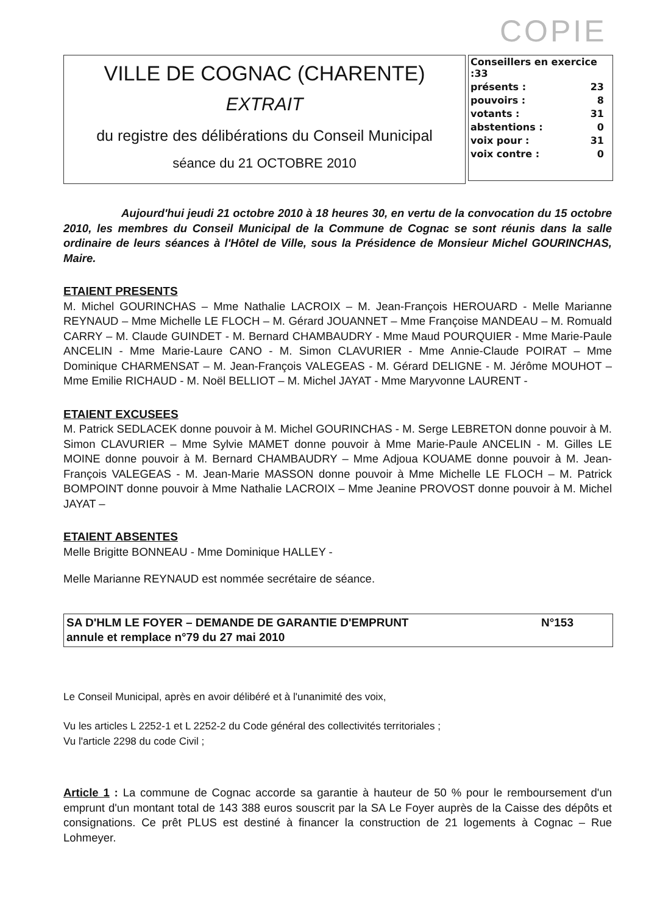COPIE
VILLE DE COGNAC (CHARENTE)
EXTRAIT
du registre des délibérations du Conseil Municipal
séance du 21 OCTOBRE 2010
| Conseillers en exercice :33 | |
| présents : | 23 |
| pouvoirs : | 8 |
| votants : | 31 |
| abstentions : | 0 |
| voix pour : | 31 |
| voix contre : | 0 |
Aujourd'hui jeudi 21 octobre 2010 à 18 heures 30, en vertu de la convocation du 15 octobre 2010, les membres du Conseil Municipal de la Commune de Cognac se sont réunis dans la salle ordinaire de leurs séances à l'Hôtel de Ville, sous la Présidence de Monsieur Michel GOURINCHAS, Maire.
ETAIENT PRESENTS
M. Michel GOURINCHAS – Mme Nathalie LACROIX – M. Jean-François HEROUARD - Melle Marianne REYNAUD – Mme Michelle LE FLOCH – M. Gérard JOUANNET – Mme Françoise MANDEAU – M. Romuald CARRY – M. Claude GUINDET - M. Bernard CHAMBAUDRY - Mme Maud POURQUIER - Mme Marie-Paule ANCELIN - Mme Marie-Laure CANO - M. Simon CLAVURIER - Mme Annie-Claude POIRAT – Mme Dominique CHARMENSAT – M. Jean-François VALEGEAS - M. Gérard DELIGNE - M. Jérôme MOUHOT – Mme Emilie RICHAUD - M. Noël BELLIOT – M. Michel JAYAT - Mme Maryvonne LAURENT -
ETAIENT EXCUSEES
M. Patrick SEDLACEK donne pouvoir à M. Michel GOURINCHAS - M. Serge LEBRETON donne pouvoir à M. Simon CLAVURIER – Mme Sylvie MAMET donne pouvoir à Mme Marie-Paule ANCELIN - M. Gilles LE MOINE donne pouvoir à M. Bernard CHAMBAUDRY – Mme Adjoua KOUAME donne pouvoir à M. Jean-François VALEGEAS - M. Jean-Marie MASSON donne pouvoir à Mme Michelle LE FLOCH – M. Patrick BOMPOINT donne pouvoir à Mme Nathalie LACROIX – Mme Jeanine PROVOST donne pouvoir à M. Michel JAYAT –
ETAIENT ABSENTES
Melle Brigitte BONNEAU - Mme Dominique HALLEY -
Melle Marianne REYNAUD est nommée secrétaire de séance.
SA D'HLM LE FOYER – DEMANDE DE GARANTIE D'EMPRUNT
annule et remplace n°79 du 27 mai 2010 N°153
Le Conseil Municipal, après en avoir délibéré et à l'unanimité des voix,
Vu les articles L 2252-1 et L 2252-2 du Code général des collectivités territoriales ;
Vu l'article 2298 du code Civil ;
Article 1 : La commune de Cognac accorde sa garantie à hauteur de 50 % pour le remboursement d'un emprunt d'un montant total de 143 388 euros souscrit par la SA Le Foyer auprès de la Caisse des dépôts et consignations. Ce prêt PLUS est destiné à financer la construction de 21 logements à Cognac – Rue Lohmeyer.